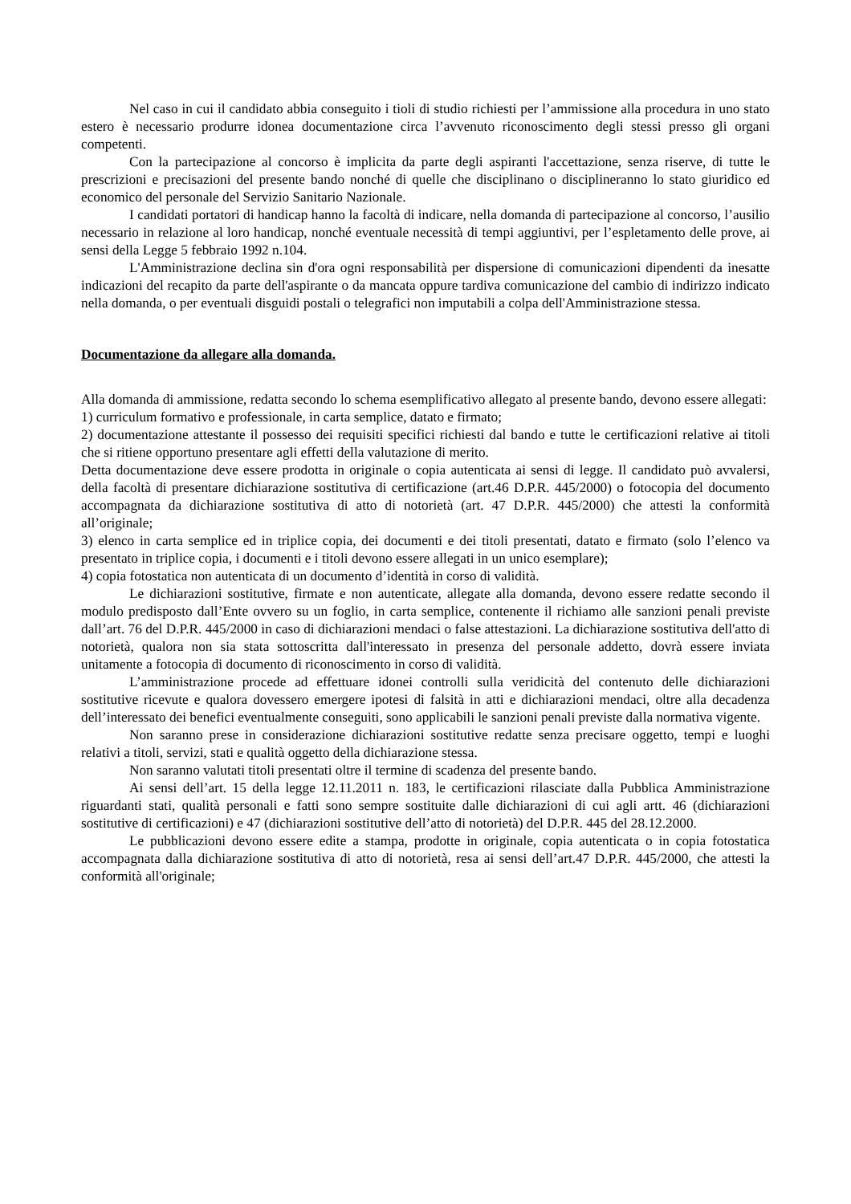Nel caso in cui il candidato abbia conseguito i tioli di studio richiesti per l’ammissione alla procedura in uno stato estero è necessario produrre idonea documentazione circa l’avvenuto riconoscimento degli stessi presso gli organi competenti.
Con la partecipazione al concorso è implicita da parte degli aspiranti l'accettazione, senza riserve, di tutte le prescrizioni e precisazioni del presente bando nonché di quelle che disciplinano o disciplineranno lo stato giuridico ed economico del personale del Servizio Sanitario Nazionale.
I candidati portatori di handicap hanno la facoltà di indicare, nella domanda di partecipazione al concorso, l’ausilio necessario in relazione al loro handicap, nonché eventuale necessità di tempi aggiuntivi, per l’espletamento delle prove, ai sensi della Legge 5 febbraio 1992 n.104.
L'Amministrazione declina sin d'ora ogni responsabilità per dispersione di comunicazioni dipendenti da inesatte indicazioni del recapito da parte dell'aspirante o da mancata oppure tardiva comunicazione del cambio di indirizzo indicato nella domanda, o per eventuali disguidi postali o telegrafici non imputabili a colpa dell'Amministrazione stessa.
Documentazione da allegare alla domanda.
Alla domanda di ammissione, redatta secondo lo schema esemplificativo allegato al presente bando, devono essere allegati:
1) curriculum formativo e professionale, in carta semplice, datato e firmato;
2) documentazione attestante il possesso dei requisiti specifici richiesti dal bando e tutte le certificazioni relative ai titoli che si ritiene opportuno presentare agli effetti della valutazione di merito.
Detta documentazione deve essere prodotta in originale o copia autenticata ai sensi di legge. Il candidato può avvalersi, della facoltà di presentare dichiarazione sostitutiva di certificazione (art.46 D.P.R. 445/2000) o fotocopia del documento accompagnata da dichiarazione sostitutiva di atto di notorietà (art. 47 D.P.R. 445/2000) che attesti la conformità all’originale;
3) elenco in carta semplice ed in triplice copia, dei documenti e dei titoli presentati, datato e firmato (solo l’elenco va presentato in triplice copia, i documenti e i titoli devono essere allegati in un unico esemplare);
4) copia fotostatica non autenticata di un documento d’identità in corso di validità.
Le dichiarazioni sostitutive, firmate e non autenticate, allegate alla domanda, devono essere redatte secondo il modulo predisposto dall’Ente ovvero su un foglio, in carta semplice, contenente il richiamo alle sanzioni penali previste dall’art. 76 del D.P.R. 445/2000 in caso di dichiarazioni mendaci o false attestazioni. La dichiarazione sostitutiva dell'atto di notorietà, qualora non sia stata sottoscritta dall'interessato in presenza del personale addetto, dovrà essere inviata unitamente a fotocopia di documento di riconoscimento in corso di validità.
L’amministrazione procede ad effettuare idonei controlli sulla veridicità del contenuto delle dichiarazioni sostitutive ricevute e qualora dovessero emergere ipotesi di falsità in atti e dichiarazioni mendaci, oltre alla decadenza dell’interessato dei benefici eventualmente conseguiti, sono applicabili le sanzioni penali previste dalla normativa vigente.
Non saranno prese in considerazione dichiarazioni sostitutive redatte senza precisare oggetto, tempi e luoghi relativi a titoli, servizi, stati e qualità oggetto della dichiarazione stessa.
Non saranno valutati titoli presentati oltre il termine di scadenza del presente bando.
Ai sensi dell’art. 15 della legge 12.11.2011 n. 183, le certificazioni rilasciate dalla Pubblica Amministrazione riguardanti stati, qualità personali e fatti sono sempre sostituite dalle dichiarazioni di cui agli artt. 46 (dichiarazioni sostitutive di certificazioni) e 47 (dichiarazioni sostitutive dell’atto di notorietà) del D.P.R. 445 del 28.12.2000.
Le pubblicazioni devono essere edite a stampa, prodotte in originale, copia autenticata o in copia fotostatica accompagnata dalla dichiarazione sostitutiva di atto di notorietà, resa ai sensi dell’art.47 D.P.R. 445/2000, che attesti la conformità all'originale;